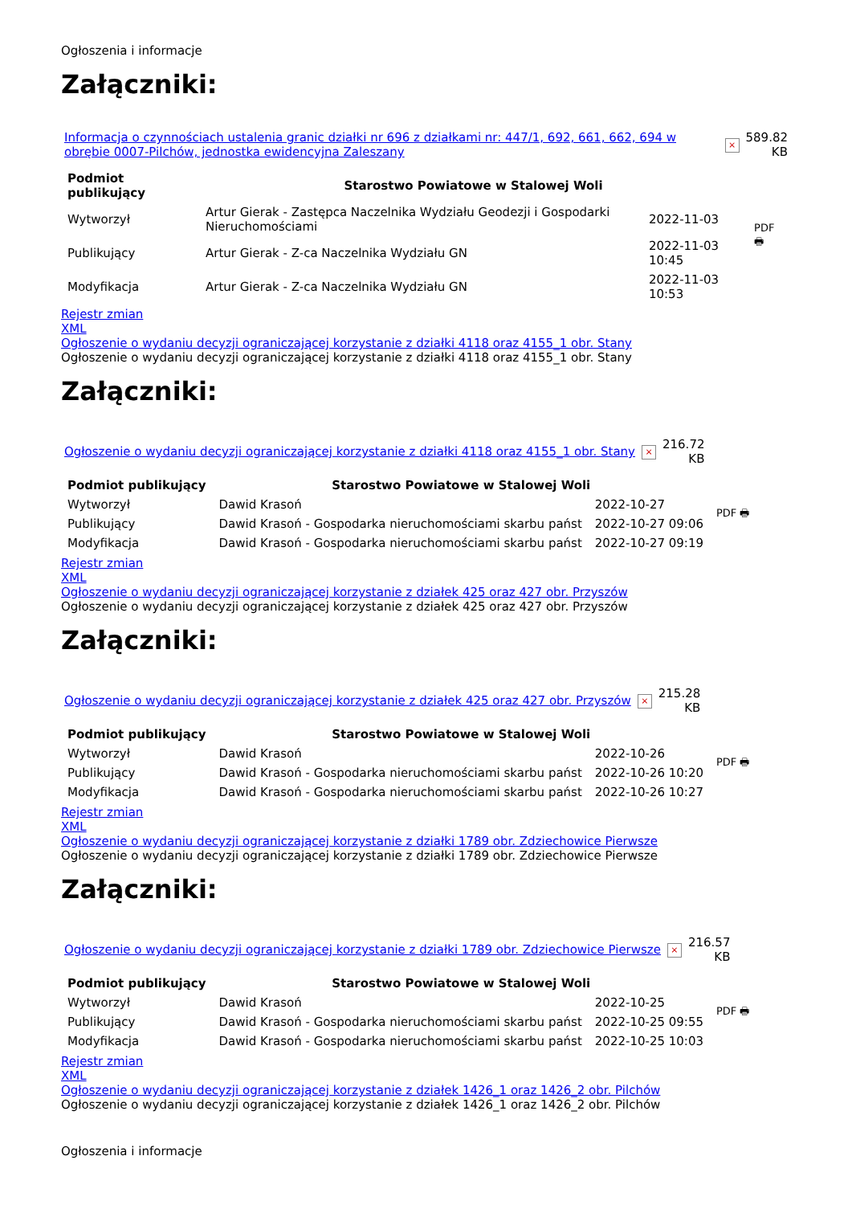Ogłoszenia i informacje
Załączniki:
| Informacja o czynnościach ustalenia granic działki nr 696 z działkami nr: 447/1, 692, 661, 662, 694 w obrębie 0007-Pilchów, jednostka ewidencyjna Zaleszany | × | 589.82 KB |
| Podmiot publikujący | Starostwo Powiatowe w Stalowej Woli | | PDF 🖶 |
| Wytworzył | Artur Gierak - Zastępca Naczelnika Wydziału Geodezji i Gospodarki Nieruchomościami | 2022-11-03 | |
| Publikujący | Artur Gierak - Z-ca Naczelnika Wydziału GN | 2022-11-03 10:45 | |
| Modyfikacja | Artur Gierak - Z-ca Naczelnika Wydziału GN | 2022-11-03 10:53 | |
Rejestr zmian
XML
Ogłoszenie o wydaniu decyzji ograniczającej korzystanie z działki 4118 oraz 4155_1 obr. Stany
Ogłoszenie o wydaniu decyzji ograniczającej korzystanie z działki 4118 oraz 4155_1 obr. Stany
Załączniki:
| Ogłoszenie o wydaniu decyzji ograniczającej korzystanie z działki 4118 oraz 4155_1 obr. Stany | × | 216.72 KB |
| Podmiot publikujący | Starostwo Powiatowe w Stalowej Woli | | PDF 🖶 |
| Wytworzył | Dawid Krasoń | 2022-10-27 | |
| Publikujący | Dawid Krasoń - Gospodarka nieruchomościami skarbu państ | 2022-10-27 09:06 | |
| Modyfikacja | Dawid Krasoń - Gospodarka nieruchomościami skarbu państ | 2022-10-27 09:19 | |
Rejestr zmian
XML
Ogłoszenie o wydaniu decyzji ograniczającej korzystanie z działek 425 oraz 427 obr. Przyszów
Ogłoszenie o wydaniu decyzji ograniczającej korzystanie z działek 425 oraz 427 obr. Przyszów
Załączniki:
| Ogłoszenie o wydaniu decyzji ograniczającej korzystanie z działek 425 oraz 427 obr. Przyszów | × | 215.28 KB |
| Podmiot publikujący | Starostwo Powiatowe w Stalowej Woli | | PDF 🖶 |
| Wytworzył | Dawid Krasoń | 2022-10-26 | |
| Publikujący | Dawid Krasoń - Gospodarka nieruchomościami skarbu państ | 2022-10-26 10:20 | |
| Modyfikacja | Dawid Krasoń - Gospodarka nieruchomościami skarbu państ | 2022-10-26 10:27 | |
Rejestr zmian
XML
Ogłoszenie o wydaniu decyzji ograniczającej korzystanie z działki 1789 obr. Zdziechowice Pierwsze
Ogłoszenie o wydaniu decyzji ograniczającej korzystanie z działki 1789 obr. Zdziechowice Pierwsze
Załączniki:
| Ogłoszenie o wydaniu decyzji ograniczającej korzystanie z działki 1789 obr. Zdziechowice Pierwsze | × | 216.57 KB |
| Podmiot publikujący | Starostwo Powiatowe w Stalowej Woli | | PDF 🖶 |
| Wytworzył | Dawid Krasoń | 2022-10-25 | |
| Publikujący | Dawid Krasoń - Gospodarka nieruchomościami skarbu państ | 2022-10-25 09:55 | |
| Modyfikacja | Dawid Krasoń - Gospodarka nieruchomościami skarbu państ | 2022-10-25 10:03 | |
Rejestr zmian
XML
Ogłoszenie o wydaniu decyzji ograniczającej korzystanie z działek 1426_1 oraz 1426_2 obr. Pilchów
Ogłoszenie o wydaniu decyzji ograniczającej korzystanie z działek 1426_1 oraz 1426_2 obr. Pilchów
Ogłoszenia i informacje